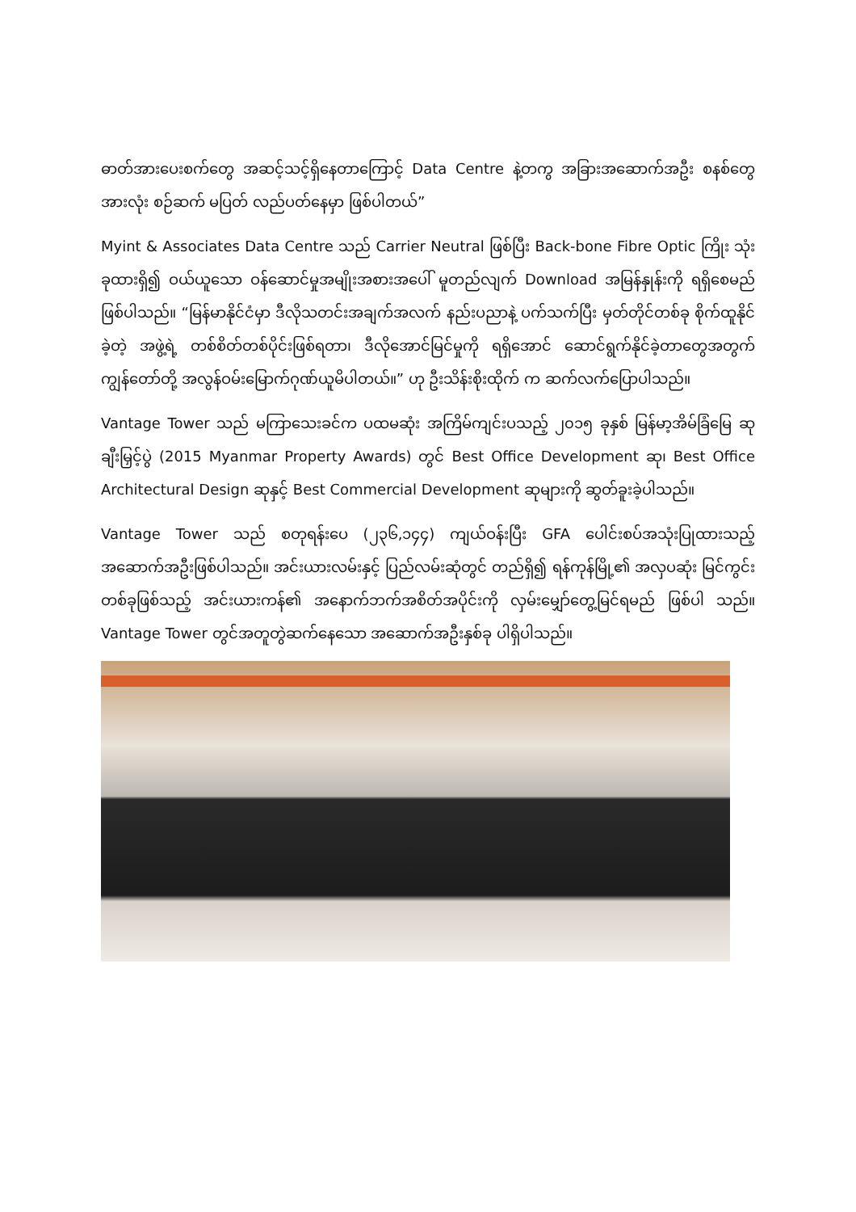ဓာတ်အားပေးစက်တွေ အဆင့်သင့်ရှိနေတာကြောင့် Data Centre နဲ့တကွ အခြားအဆောက်အဦး စနစ်တွေအားလုံး စဉ်ဆက် မပြတ် လည်ပတ်နေမှာ ဖြစ်ပါတယ်”
Myint & Associates Data Centre သည် Carrier Neutral ဖြစ်ပြီး Back-bone Fibre Optic ကြိုး သုံးခုထားရှိ၍ ဝယ်ယူသော ဝန်ဆောင်မှုအမျိုးအစားအပေါ် မူတည်လျက် Download အမြန်နှုန်းကို ရရှိစေမည် ဖြစ်ပါသည်။ “မြန်မာနိုင်ငံမှာ ဒီလိုသတင်းအချက်အလက် နည်းပညာနဲ့ ပက်သက်ပြီး မှတ်တိုင်တစ်ခု စိုက်ထူနိုင်ခဲ့တဲ့ အဖွဲ့ရဲ့ တစ်စိတ်တစ်ပိုင်းဖြစ်ရတာ၊ ဒီလိုအောင်မြင်မှုကို ရရှိအောင် ဆောင်ရွက်နိုင်ခဲ့တာတွေအတွက် ကျွန်တော်တို့ အလွန်ဝမ်းမြောက်ဂုဏ်ယူမိပါတယ်။” ဟု ဦးသိန်းစိုးထိုက် က ဆက်လက်ပြောပါသည်။
Vantage Tower သည် မကြာသေးခင်က ပထမဆုံး အကြိမ်ကျင်းပသည့် ၂၀၁၅ ခုနှစ် မြန်မာ့အိမ်ခြံမြေ ဆု ချီးမြှင့်ပွဲ (2015 Myanmar Property Awards) တွင် Best Office Development ဆု၊ Best Office Architectural Design ဆုနှင့် Best Commercial Development ဆုများကို ဆွတ်ခူးခဲ့ပါသည်။
Vantage Tower သည် စတုရန်းပေ (၂၃၆,၁၄၄) ကျယ်ဝန်းပြီး GFA ပေါင်းစပ်အသုံးပြုထားသည့် အဆောက်အဦးဖြစ်ပါသည်။ အင်းယားလမ်းနှင့် ပြည်လမ်းဆုံတွင် တည်ရှိ၍ ရန်ကုန်မြို့၏ အလှပဆုံး မြင်ကွင်းတစ်ခုဖြစ်သည့် အင်းယားကန်၏ အနောက်ဘက်အစိတ်အပိုင်းကို လှမ်းမျှော်တွေ့မြင်ရမည် ဖြစ်ပါ သည်။ Vantage Tower တွင်အတူတွဲဆက်နေသော အဆောက်အဦးနှစ်ခု ပါရှိပါသည်။